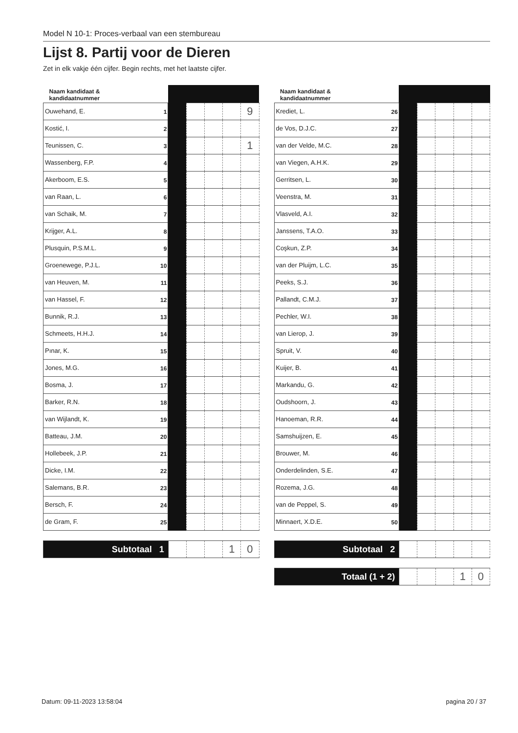Model N 10-1: Proces-verbaal van een stembureau
Lijst 8. Partij voor de Dieren
Zet in elk vakje één cijfer. Begin rechts, met het laatste cijfer.
| Naam kandidaat & kandidaatnummer | | | | | |
| --- | --- | --- | --- | --- | --- |
| Ouwehand, E. 1 | | | | | 9 |
| Kostić, I. 2 | | | | | |
| Teunissen, C. 3 | | | | | 1 |
| Wassenberg, F.P. 4 | | | | | |
| Akerboom, E.S. 5 | | | | | |
| van Raan, L. 6 | | | | | |
| van Schaik, M. 7 | | | | | |
| Krijger, A.L. 8 | | | | | |
| Plusquin, P.S.M.L. 9 | | | | | |
| Groenewege, P.J.L. 10 | | | | | |
| van Heuven, M. 11 | | | | | |
| van Hassel, F. 12 | | | | | |
| Bunnik, R.J. 13 | | | | | |
| Schmeets, H.H.J. 14 | | | | | |
| Pınar, K. 15 | | | | | |
| Jones, M.G. 16 | | | | | |
| Bosma, J. 17 | | | | | |
| Barker, R.N. 18 | | | | | |
| van Wijlandt, K. 19 | | | | | |
| Batteau, J.M. 20 | | | | | |
| Hollebeek, J.P. 21 | | | | | |
| Dicke, I.M. 22 | | | | | |
| Salemans, B.R. 23 | | | | | |
| Bersch, F. 24 | | | | | |
| de Gram, F. 25 | | | | | |
| Subtotaal 1 | | | | 1 | 0 |
| Naam kandidaat & kandidaatnummer | | | | | |
| --- | --- | --- | --- | --- | --- |
| Krediet, L. 26 | | | | | |
| de Vos, D.J.C. 27 | | | | | |
| van der Velde, M.C. 28 | | | | | |
| van Viegen, A.H.K. 29 | | | | | |
| Gerritsen, L. 30 | | | | | |
| Veenstra, M. 31 | | | | | |
| Vlasveld, A.I. 32 | | | | | |
| Janssens, T.A.O. 33 | | | | | |
| Coşkun, Z.P. 34 | | | | | |
| van der Pluijm, L.C. 35 | | | | | |
| Peeks, S.J. 36 | | | | | |
| Pallandt, C.M.J. 37 | | | | | |
| Pechler, W.I. 38 | | | | | |
| van Lierop, J. 39 | | | | | |
| Spruit, V. 40 | | | | | |
| Kuijer, B. 41 | | | | | |
| Markandu, G. 42 | | | | | |
| Oudshoorn, J. 43 | | | | | |
| Hanoeman, R.R. 44 | | | | | |
| Samshuijzen, E. 45 | | | | | |
| Brouwer, M. 46 | | | | | |
| Onderdelinden, S.E. 47 | | | | | |
| Rozema, J.G. 48 | | | | | |
| van de Peppel, S. 49 | | | | | |
| Minnaert, X.D.E. 50 | | | | | |
| Subtotaal 2 | | | | | |
| Totaal (1 + 2) | | | | 1 | 0 |
Datum: 09-11-2023 13:58:04 pagina 20 / 37